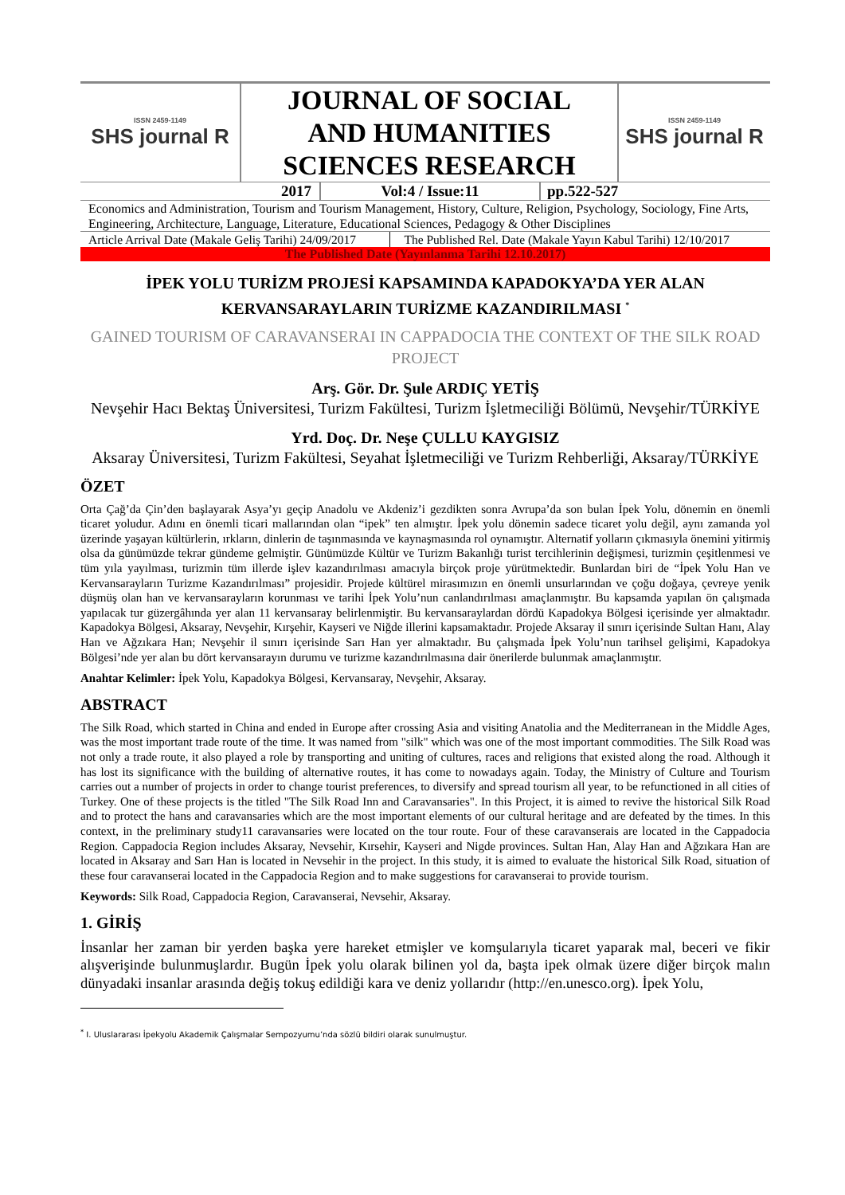| ISSN 2459-1149 SHS journal R | JOURNAL OF SOCIAL AND HUMANITIES SCIENCES RESEARCH | ISSN 2459-1149 SHS journal R |
| 2017 | Vol:4 / Issue:11 | pp.522-527 |
Economics and Administration, Tourism and Tourism Management, History, Culture, Religion, Psychology, Sociology, Fine Arts, Engineering, Architecture, Language, Literature, Educational Sciences, Pedagogy & Other Disciplines
| Article Arrival Date (Makale Geliş Tarihi) 24/09/2017 | The Published Rel. Date (Makale Yayın Kabul Tarihi) 12/10/2017 |
The Published Date (Yayınlanma Tarihi 12.10.2017)
İPEK YOLU TURİZM PROJESİ KAPSAMINDA KAPADOKYA’DA YER ALAN KERVANSARAYLARIN TURİZME KAZANDIRILMASI <sup>*</sup>
GAINED TOURISM OF CARAVANSERAI IN CAPPADOCIA THE CONTEXT OF THE SILK ROAD PROJECT
Arş. Gör. Dr. Şule ARDIÇ YETİŞ
Nevşehir Hacı Bektaş Üniversitesi, Turizm Fakültesi, Turizm İşletmeciliği Bölümü, Nevşehir/TÜRKİYE
Yrd. Doç. Dr. Neşe ÇULLU KAYGISIZ
Aksaray Üniversitesi, Turizm Fakültesi, Seyahat İşletmeciliği ve Turizm Rehberliği, Aksaray/TÜRKİYE
ÖZET
Orta Çağ’da Çin’den başlayarak Asya’yı geçip Anadolu ve Akdeniz’i gezdikten sonra Avrupa’da son bulan İpek Yolu, dönemin en önemli ticaret yoludur. Adını en önemli ticari mallarından olan “ipek” ten almıştır. İpek yolu dönemin sadece ticaret yolu değil, aynı zamanda yol üzerinde yaşayan kültürlerin, ırkların, dinlerin de taşınmasında ve kaynaşmasında rol oynamıştır. Alternatif yolların çıkmasıyla önemini yitirmiş olsa da günümüzde tekrar gündeme gelmiştir. Günümüzde Kültür ve Turizm Bakanlığı turist tercihlerinin değişmesi, turizmin çeşitlenmesi ve tüm yıla yayılması, turizmin tüm illerde işlev kazandırılması amacıyla birçok proje yürütmektedir. Bunlardan biri de “İpek Yolu Han ve Kervansarayların Turizme Kazandırılması” projesidir. Projede kültürel mirasımızın en önemli unsurlarından ve çoğu doğaya, çevreye yenik düşmüş olan han ve kervansarayların korunması ve tarihi İpek Yolu’nun canlandırılması amaçlanmıştır. Bu kapsamda yapılan ön çalışmada yapılacak tur güzergâhında yer alan 11 kervansaray belirlenmiştir. Bu kervansaraylardan dördü Kapadokya Bölgesi içerisinde yer almaktadır. Kapadokya Bölgesi, Aksaray, Nevşehir, Kırşehir, Kayseri ve Niğde illerini kapsamaktadır. Projede Aksaray il sınırı içerisinde Sultan Hanı, Alay Han ve Ağzıkara Han; Nevşehir il sınırı içerisinde Sarı Han yer almaktadır. Bu çalışmada İpek Yolu’nun tarihsel gelişimi, Kapadokya Bölgesi’nde yer alan bu dört kervansarayın durumu ve turizme kazandırılmasına dair önerilerde bulunmak amaçlanmıştır.
Anahtar Kelimler: İpek Yolu, Kapadokya Bölgesi, Kervansaray, Nevşehir, Aksaray.
ABSTRACT
The Silk Road, which started in China and ended in Europe after crossing Asia and visiting Anatolia and the Mediterranean in the Middle Ages, was the most important trade route of the time. It was named from "silk" which was one of the most important commodities. The Silk Road was not only a trade route, it also played a role by transporting and uniting of cultures, races and religions that existed along the road. Although it has lost its significance with the building of alternative routes, it has come to nowadays again. Today, the Ministry of Culture and Tourism carries out a number of projects in order to change tourist preferences, to diversify and spread tourism all year, to be refunctioned in all cities of Turkey. One of these projects is the titled "The Silk Road Inn and Caravansaries". In this Project, it is aimed to revive the historical Silk Road and to protect the hans and caravansaries which are the most important elements of our cultural heritage and are defeated by the times. In this context, in the preliminary study11 caravansaries were located on the tour route. Four of these caravanserais are located in the Cappadocia Region. Cappadocia Region includes Aksaray, Nevsehir, Kırsehir, Kayseri and Nigde provinces. Sultan Han, Alay Han and Ağzıkara Han are located in Aksaray and Sarı Han is located in Nevsehir in the project. In this study, it is aimed to evaluate the historical Silk Road, situation of these four caravanserai located in the Cappadocia Region and to make suggestions for caravanserai to provide tourism.
Keywords: Silk Road, Cappadocia Region, Caravanserai, Nevsehir, Aksaray.
1. GİRİŞ
İnsanlar her zaman bir yerden başka yere hareket etmişler ve komşularıyla ticaret yaparak mal, beceri ve fikir alışverişinde bulunmuşlardır. Bugün İpek yolu olarak bilinen yol da, başta ipek olmak üzere diğer birçok malın dünyadaki insanlar arasında değiş tokuş edildiği kara ve deniz yollarıdır (http://en.unesco.org). İpek Yolu,
<sup>*</sup> I. Uluslararası İpekyolu Akademik Çalışmalar Sempozyumu’nda sözlü bildiri olarak sunulmuştur.